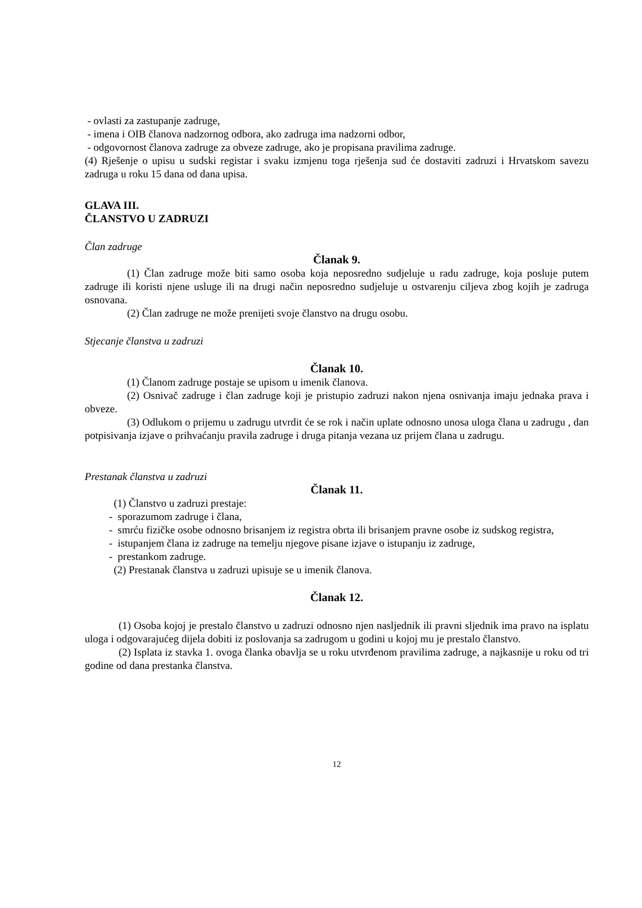- ovlasti za zastupanje zadruge,
- imena i OIB članova nadzornog odbora, ako zadruga ima nadzorni odbor,
- odgovornost članova zadruge za obveze zadruge, ako je propisana pravilima zadruge.
(4) Rješenje o upisu u sudski registar i svaku izmjenu toga rješenja sud će dostaviti zadruzi i Hrvatskom savezu zadruga u roku 15 dana od dana upisa.
GLAVA III.
ČLANSTVO U ZADRUZI
Član zadruge
Članak 9.
(1) Član zadruge može biti samo osoba koja neposredno sudjeluje u radu zadruge, koja posluje putem zadruge ili koristi njene usluge ili na drugi način neposredno sudjeluje u ostvarenju ciljeva zbog kojih je zadruga osnovana.
(2) Član zadruge ne može prenijeti svoje članstvo na drugu osobu.
Stjecanje članstva u zadruzi
Članak 10.
(1) Članom zadruge postaje se upisom u imenik članova.
(2) Osnivač zadruge i član zadruge koji je pristupio zadruzi nakon njena osnivanja imaju jednaka prava i obveze.
(3) Odlukom o prijemu u zadrugu utvrdit će se rok i način uplate odnosno unosa uloga člana u zadrugu , dan potpisivanja izjave o prihvaćanju pravila zadruge i druga pitanja vezana uz prijem člana u zadrugu.
Prestanak članstva u zadruzi
Članak 11.
(1) Članstvo u zadruzi prestaje:
- sporazumom zadruge i člana,
- smrću fizičke osobe odnosno brisanjem iz registra obrta ili brisanjem pravne osobe iz sudskog registra,
- istupanjem člana iz zadruge na temelju njegove pisane izjave o istupanju iz zadruge,
- prestankom zadruge.
(2) Prestanak članstva u zadruzi upisuje se u imenik članova.
Članak 12.
(1) Osoba kojoj je prestalo članstvo u zadruzi odnosno njen nasljednik ili pravni sljednik ima pravo na isplatu uloga i odgovarajućeg dijela dobiti iz poslovanja sa zadrugom u godini u kojoj mu je prestalo članstvo.
(2) Isplata iz stavka 1. ovoga članka obavlja se u roku utvrđenom pravilima zadruge, a najkasnije u roku od tri godine od dana prestanka članstva.
12